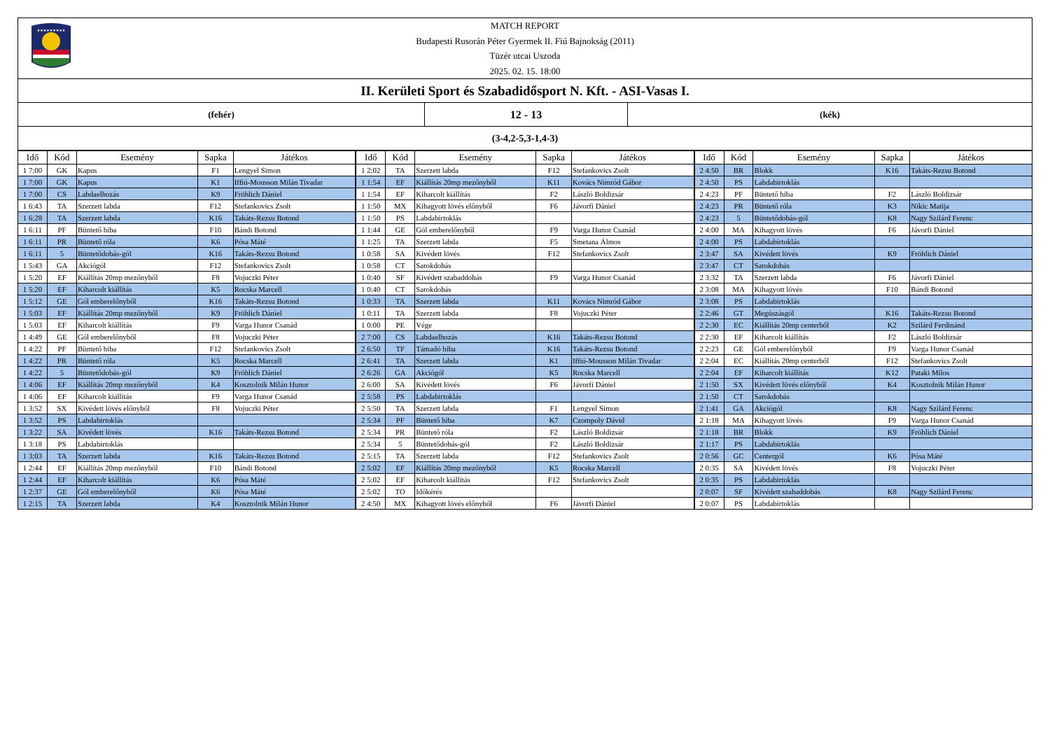★★★★★★★★★
MATCH REPORT
Budapesti Rusorán Péter Gyermek II. Fiú Bajnokság (2011)
Tüzér utcai Uszoda
2025. 02. 15. 18:00
II. Kerületi Sport és Szabadidősport N. Kft. - ASI-Vasas I.
(fehér)
12 - 13
(kék)
(3-4,2-5,3-1,4-3)
| Idő | Kód | Esemény | Sapka | Játékos |
| --- | --- | --- | --- | --- |
| 1 7:00 | GK | Kapus | F1 | Lengyel Simon |
| 1 7:00 | GK | Kapus | K1 | Iffiú-Mousson Milán Tivadar |
| 1 7:00 | CS | Labdaelhozás | K9 | Fröhlich Dániel |
| 1 6:43 | TA | Szerzett labda | F12 | Stefankovics Zsolt |
| 1 6:28 | TA | Szerzett labda | K16 | Takáts-Rezsu Botond |
| 1 6:11 | PF | Büntető hiba | F10 | Bándi Botond |
| 1 6:11 | PR | Büntető róla | K6 | Pósa Máté |
| 1 6:11 | 5 | Büntetődobás-gól | K16 | Takáts-Rezsu Botond |
| 1 5:43 | GA | Akciógól | F12 | Stefankovics Zsolt |
| 1 5:20 | EF | Kiállítás 20mp mezőnyből | F8 | Vojuczki Péter |
| 1 5:20 | EF | Kiharcolt kiállítás | K5 | Rocska Marcell |
| 1 5:12 | GE | Gól emberelőnyből | K16 | Takáts-Rezsu Botond |
| 1 5:03 | EF | Kiállítás 20mp mezőnyből | K9 | Fröhlich Dániel |
| 1 5:03 | EF | Kiharcolt kiállítás | F9 | Varga Hunor Csanád |
| 1 4:49 | GE | Gól emberelőnyből | F8 | Vojuczki Péter |
| 1 4:22 | PF | Büntető hiba | F12 | Stefankovics Zsolt |
| 1 4:22 | PR | Büntető róla | K5 | Rocska Marcell |
| 1 4:22 | 5 | Büntetődobás-gól | K9 | Fröhlich Dániel |
| 1 4:06 | EF | Kiállítás 20mp mezőnyből | K4 | Kosztolnik Milán Hunor |
| 1 4:06 | EF | Kiharcolt kiállítás | F9 | Varga Hunor Csanád |
| 1 3:52 | SX | Kivédett lövés előnyből | F8 | Vojuczki Péter |
| 1 3:52 | PS | Labdabirtoklás | | |
| 1 3:22 | SA | Kivédett lövés | K16 | Takáts-Rezsu Botond |
| 1 3:18 | PS | Labdabirtoklás | | |
| 1 3:03 | TA | Szerzett labda | K16 | Takáts-Rezsu Botond |
| 1 2:44 | EF | Kiállítás 20mp mezőnyből | F10 | Bándi Botond |
| 1 2:44 | EF | Kiharcolt kiállítás | K6 | Pósa Máté |
| 1 2:37 | GE | Gól emberelőnyből | K6 | Pósa Máté |
| 1 2:15 | TA | Szerzett labda | K4 | Kosztolnik Milán Hunor |
| Idő | Kód | Esemény | Sapka | Játékos |
| --- | --- | --- | --- | --- |
| 1 2:02 | TA | Szerzett labda | F12 | Stefankovics Zsolt |
| 1 1:54 | EF | Kiállítás 20mp mezőnyből | K11 | Kovács Nimród Gábor |
| 1 1:54 | EF | Kiharcolt kiállítás | F2 | László Boldizsár |
| 1 1:50 | MX | Kihagyott lövés előnyből | F6 | Jávorfi Dániel |
| 1 1:50 | PS | Labdabirtoklás | | |
| 1 1:44 | GE | Gól emberelőnyből | F9 | Varga Hunor Csanád |
| 1 1:25 | TA | Szerzett labda | F5 | Smetana Álmos |
| 1 0:58 | SA | Kivédett lövés | F12 | Stefankovics Zsolt |
| 1 0:58 | CT | Sarokdobás | | |
| 1 0:40 | SF | Kivédett szabaddobás | F9 | Varga Hunor Csanád |
| 1 0:40 | CT | Sarokdobás | | |
| 1 0:33 | TA | Szerzett labda | K11 | Kovács Nimród Gábor |
| 1 0:11 | TA | Szerzett labda | F8 | Vojuczki Péter |
| 1 0:00 | PE | Vége | | |
| 2 7:00 | CS | Labdaelhozás | K16 | Takáts-Rezsu Botond |
| 2 6:50 | TF | Támadó hiba | K16 | Takáts-Rezsu Botond |
| 2 6:41 | TA | Szerzett labda | K1 | Iffiú-Mousson Milán Tivadar |
| 2 6:26 | GA | Akciógól | K5 | Rocska Marcell |
| 2 6:00 | SA | Kivédett lövés | F6 | Jávorfi Dániel |
| 2 5:58 | PS | Labdabirtoklás | | |
| 2 5:50 | TA | Szerzett labda | F1 | Lengyel Simon |
| 2 5:34 | PF | Büntető hiba | K7 | Czompoly Dávid |
| 2 5:34 | PR | Büntető róla | F2 | László Boldizsár |
| 2 5:34 | 5 | Büntetődobás-gól | F2 | László Boldizsár |
| 2 5:15 | TA | Szerzett labda | F12 | Stefankovics Zsolt |
| 2 5:02 | EF | Kiállítás 20mp mezőnyből | K5 | Rocska Marcell |
| 2 5:02 | EF | Kiharcolt kiállítás | F12 | Stefankovics Zsolt |
| 2 5:02 | TO | Időkérés | | |
| 2 4:50 | MX | Kihagyott lövés előnyből | F6 | Jávorfi Dániel |
| Idő | Kód | Esemény | Sapka | Játékos |
| --- | --- | --- | --- | --- |
| 2 4:50 | BR | Blokk | K16 | Takáts-Rezsu Botond |
| 2 4:50 | PS | Labdabirtoklás | | |
| 2 4:23 | PF | Büntető hiba | F2 | László Boldizsár |
| 2 4:23 | PR | Büntető róla | K3 | Nikic Matija |
| 2 4:23 | 5 | Büntetődobás-gól | K8 | Nagy Szilárd Ferenc |
| 2 4:00 | MA | Kihagyott lövés | F6 | Jávorfi Dániel |
| 2 4:00 | PS | Labdabirtoklás | | |
| 2 3:47 | SA | Kivédett lövés | K9 | Fröhlich Dániel |
| 2 3:47 | CT | Sarokdobás | | |
| 2 3:32 | TA | Szerzett labda | F6 | Jávorfi Dániel |
| 2 3:08 | MA | Kihagyott lövés | F10 | Bándi Botond |
| 2 3:08 | PS | Labdabirtoklás | | |
| 2 2:46 | GT | Megúszásgól | K16 | Takáts-Rezsu Botond |
| 2 2:30 | EC | Kiállítás 20mp centerből | K2 | Szilárd Ferdinánd |
| 2 2:30 | EF | Kiharcolt kiállítás | F2 | László Boldizsár |
| 2 2:23 | GE | Gól emberelőnyből | F9 | Varga Hunor Csanád |
| 2 2:04 | EC | Kiállítás 20mp centerből | F12 | Stefankovics Zsolt |
| 2 2:04 | EF | Kiharcolt kiállítás | K12 | Pataki Milos |
| 2 1:50 | SX | Kivédett lövés előnyből | K4 | Kosztolnik Milán Hunor |
| 2 1:50 | CT | Sarokdobás | | |
| 2 1:41 | GA | Akciógól | K8 | Nagy Szilárd Ferenc |
| 2 1:18 | MA | Kihagyott lövés | F9 | Varga Hunor Csanád |
| 2 1:18 | BR | Blokk | K9 | Fröhlich Dániel |
| 2 1:17 | PS | Labdabirtoklás | | |
| 2 0:56 | GC | Centergól | K6 | Pósa Máté |
| 2 0:35 | SA | Kivédett lövés | F8 | Vojuczki Péter |
| 2 0:35 | PS | Labdabirtoklás | | |
| 2 0:07 | SF | Kivédett szabaddobás | K8 | Nagy Szilárd Ferenc |
| 2 0:07 | PS | Labdabirtoklás | | |